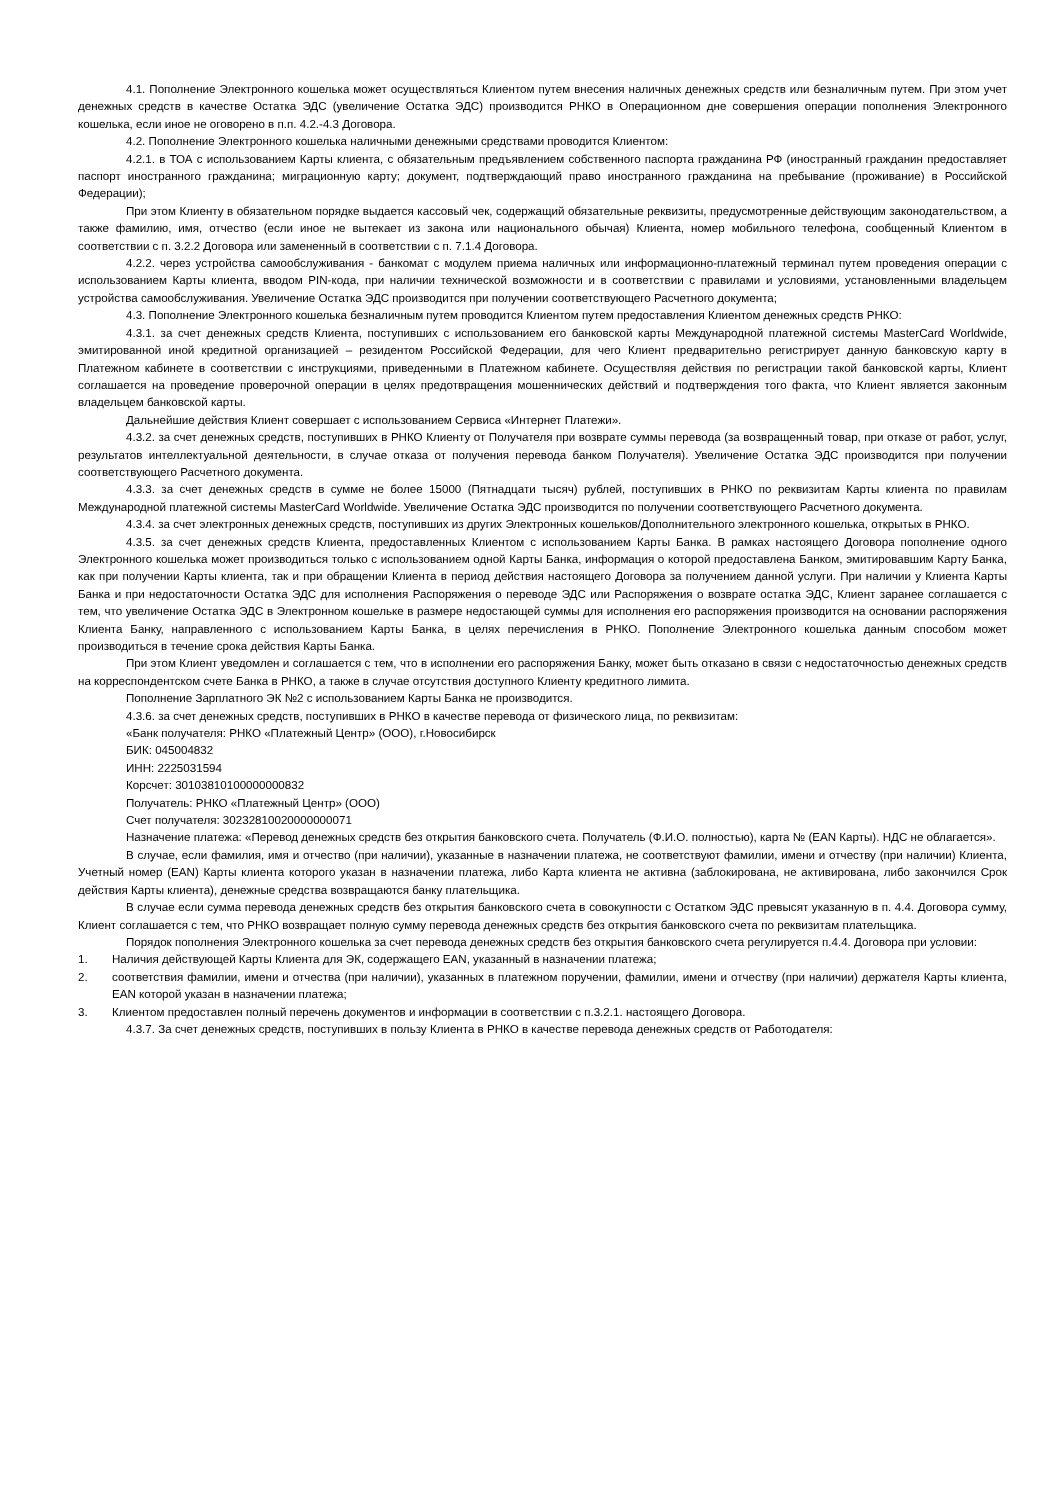4.1. Пополнение Электронного кошелька может осуществляться Клиентом путем внесения наличных денежных средств или безналичным путем. При этом учет денежных средств в качестве Остатка ЭДС (увеличение Остатка ЭДС) производится РНКО в Операционном дне совершения операции пополнения Электронного кошелька, если иное не оговорено в п.п. 4.2.-4.3 Договора.
4.2. Пополнение Электронного кошелька наличными денежными средствами проводится Клиентом:
4.2.1. в ТОА с использованием Карты клиента, с обязательным предъявлением собственного паспорта гражданина РФ (иностранный гражданин предоставляет паспорт иностранного гражданина; миграционную карту; документ, подтверждающий право иностранного гражданина на пребывание (проживание) в Российской Федерации);
При этом Клиенту в обязательном порядке выдается кассовый чек, содержащий обязательные реквизиты, предусмотренные действующим законодательством, а также фамилию, имя, отчество (если иное не вытекает из закона или национального обычая) Клиента, номер мобильного телефона, сообщенный Клиентом в соответствии с п. 3.2.2 Договора или замененный в соответствии с п. 7.1.4 Договора.
4.2.2. через устройства самообслуживания - банкомат с модулем приема наличных или информационно-платежный терминал путем проведения операции с использованием Карты клиента, вводом PIN-кода, при наличии технической возможности и в соответствии с правилами и условиями, установленными владельцем устройства самообслуживания. Увеличение Остатка ЭДС производится при получении соответствующего Расчетного документа;
4.3. Пополнение Электронного кошелька безналичным путем проводится Клиентом путем предоставления Клиентом денежных средств РНКО:
4.3.1. за счет денежных средств Клиента, поступивших с использованием его банковской карты Международной платежной системы MasterCard Worldwide, эмитированной иной кредитной организацией – резидентом Российской Федерации, для чего Клиент предварительно регистрирует данную банковскую карту в Платежном кабинете в соответствии с инструкциями, приведенными в Платежном кабинете. Осуществляя действия по регистрации такой банковской карты, Клиент соглашается на проведение проверочной операции в целях предотвращения мошеннических действий и подтверждения того факта, что Клиент является законным владельцем банковской карты.
Дальнейшие действия Клиент совершает с использованием Сервиса «Интернет Платежи».
4.3.2. за счет денежных средств, поступивших в РНКО Клиенту от Получателя при возврате суммы перевода (за возвращенный товар, при отказе от работ, услуг, результатов интеллектуальной деятельности, в случае отказа от получения перевода банком Получателя). Увеличение Остатка ЭДС производится при получении соответствующего Расчетного документа.
4.3.3. за счет денежных средств в сумме не более 15000 (Пятнадцати тысяч) рублей, поступивших в РНКО по реквизитам Карты клиента по правилам Международной платежной системы MasterCard Worldwide. Увеличение Остатка ЭДС производится по получении соответствующего Расчетного документа.
4.3.4. за счет электронных денежных средств, поступивших из других Электронных кошельков/Дополнительного электронного кошелька, открытых в РНКО.
4.3.5. за счет денежных средств Клиента, предоставленных Клиентом с использованием Карты Банка. В рамках настоящего Договора пополнение одного Электронного кошелька может производиться только с использованием одной Карты Банка, информация о которой предоставлена Банком, эмитировавшим Карту Банка, как при получении Карты клиента, так и при обращении Клиента в период действия настоящего Договора за получением данной услуги. При наличии у Клиента Карты Банка и при недостаточности Остатка ЭДС для исполнения Распоряжения о переводе ЭДС или Распоряжения о возврате остатка ЭДС, Клиент заранее соглашается с тем, что увеличение Остатка ЭДС в Электронном кошельке в размере недостающей суммы для исполнения его распоряжения производится на основании распоряжения Клиента Банку, направленного с использованием Карты Банка, в целях перечисления в РНКО. Пополнение Электронного кошелька данным способом может производиться в течение срока действия Карты Банка.
При этом Клиент уведомлен и соглашается с тем, что в исполнении его распоряжения Банку, может быть отказано в связи с недостаточностью денежных средств на корреспондентском счете Банка в РНКО, а также в случае отсутствия доступного Клиенту кредитного лимита.
Пополнение Зарплатного ЭК №2 с использованием Карты Банка не производится.
4.3.6. за счет денежных средств, поступивших в РНКО в качестве перевода от физического лица, по реквизитам:
«Банк получателя: РНКО «Платежный Центр» (ООО), г.Новосибирск
БИК: 045004832
ИНН: 2225031594
Корсчет: 30103810100000000832
Получатель: РНКО «Платежный Центр» (ООО)
Счет получателя: 30232810020000000071
Назначение платежа: «Перевод денежных средств без открытия банковского счета. Получатель (Ф.И.О. полностью), карта № (EAN Карты). НДС не облагается».
В случае, если фамилия, имя и отчество (при наличии), указанные в назначении платежа, не соответствуют фамилии, имени и отчеству (при наличии) Клиента, Учетный номер (EAN) Карты клиента которого указан в назначении платежа, либо Карта клиента не активна (заблокирована, не активирована, либо закончился Срок действия Карты клиента), денежные средства возвращаются банку плательщика.
В случае если сумма перевода денежных средств без открытия банковского счета в совокупности с Остатком ЭДС превысят указанную в п. 4.4. Договора сумму, Клиент соглашается с тем, что РНКО возвращает полную сумму перевода денежных средств без открытия банковского счета по реквизитам плательщика.
Порядок пополнения Электронного кошелька за счет перевода денежных средств без открытия банковского счета регулируется п.4.4. Договора при условии:
1. Наличия действующей Карты Клиента для ЭК, содержащего EAN, указанный в назначении платежа;
2. соответствия фамилии, имени и отчества (при наличии), указанных в платежном поручении, фамилии, имени и отчеству (при наличии) держателя Карты клиента, EAN которой указан в назначении платежа;
3. Клиентом предоставлен полный перечень документов и информации в соответствии с п.3.2.1. настоящего Договора.
4.3.7. За счет денежных средств, поступивших в пользу Клиента в РНКО в качестве перевода денежных средств от Работодателя: